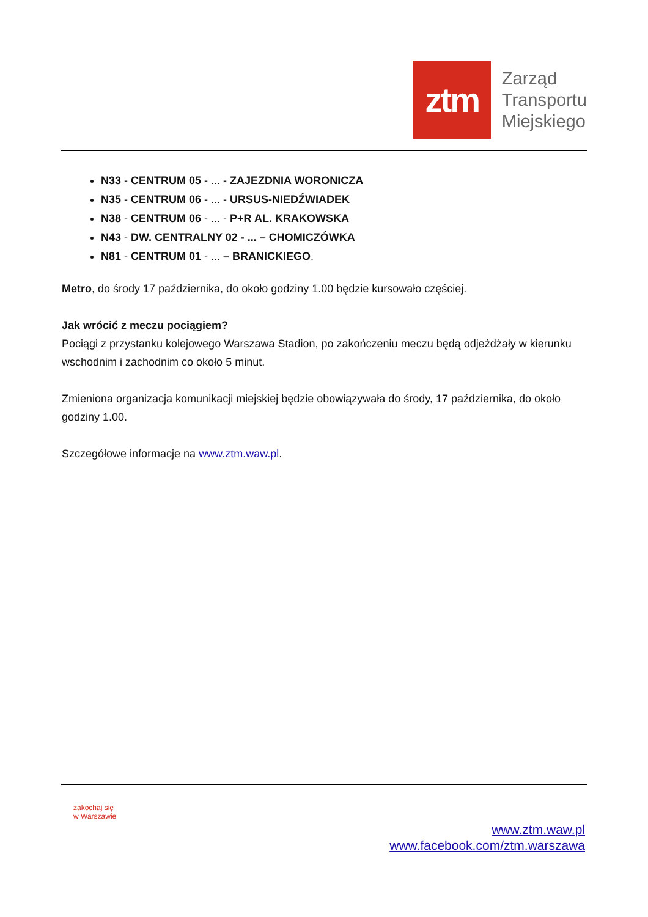ztm
Zarząd
Transportu
Miejskiego
N33 - CENTRUM 05 - ... - ZAJEZDNIA WORONICZA
N35 - CENTRUM 06 - ... - URSUS-NIEDŹWIADEK
N38 - CENTRUM 06 - ... - P+R AL. KRAKOWSKA
N43 - DW. CENTRALNY 02 - ... – CHOMICZÓWKA
N81 - CENTRUM 01 - ... – BRANICKIEGO.
Metro, do środy 17 października, do około godziny 1.00 będzie kursowało częściej.
Jak wrócić z meczu pociągiem?
Pociągi z przystanku kolejowego Warszawa Stadion, po zakończeniu meczu będą odjeżdżały w kierunku wschodnim i zachodnim co około 5 minut.
Zmieniona organizacja komunikacji miejskiej będzie obowiązywała do środy, 17 października, do około godziny 1.00.
Szczegółowe informacje na www.ztm.waw.pl.
zakochaj się
w Warszawie
www.ztm.waw.pl
www.facebook.com/ztm.warszawa